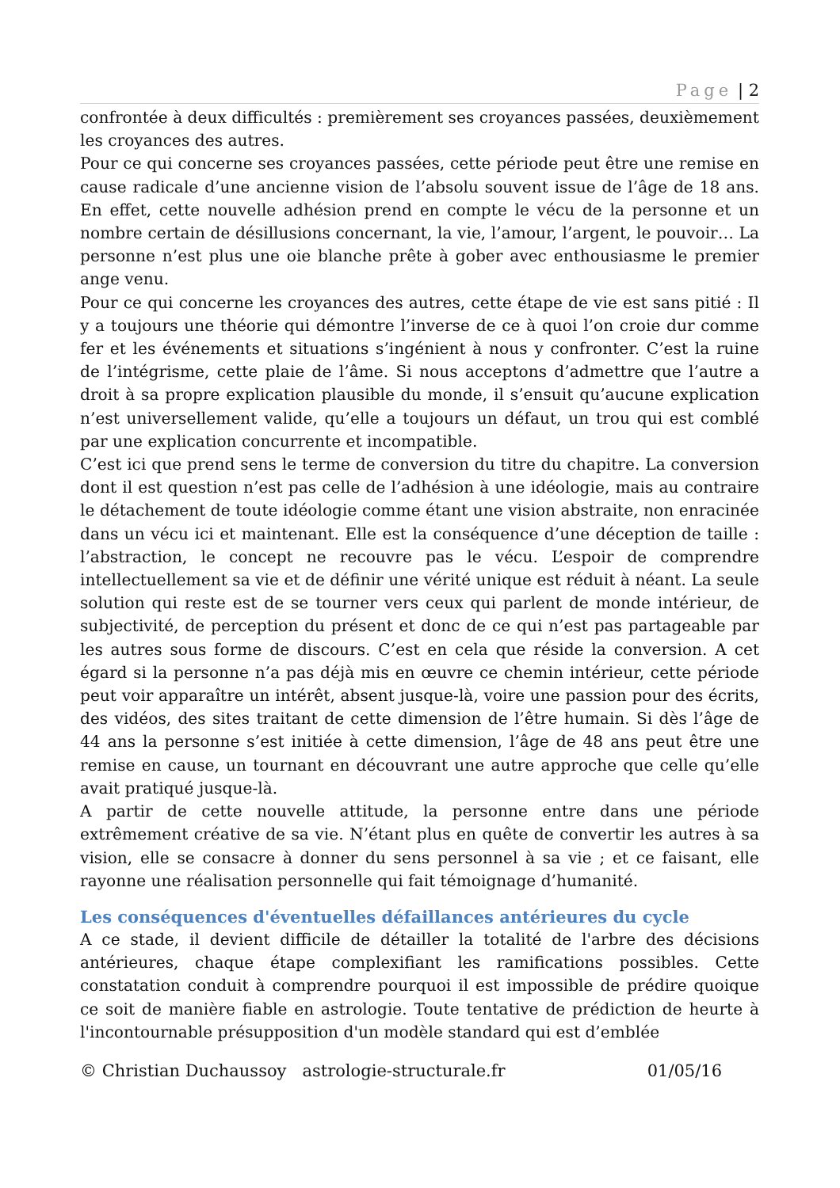Page | 2
confrontée à deux difficultés : premièrement ses croyances passées, deuxièmement les croyances des autres.
Pour ce qui concerne ses croyances passées, cette période peut être une remise en cause radicale d’une ancienne vision de l’absolu souvent issue de l’âge de 18 ans. En effet, cette nouvelle adhésion prend en compte le vécu de la personne et un nombre certain de désillusions concernant, la vie, l’amour, l’argent, le pouvoir… La personne n’est plus une oie blanche prête à gober avec enthousiasme le premier ange venu.
Pour ce qui concerne les croyances des autres, cette étape de vie est sans pitié : Il y a toujours une théorie qui démontre l’inverse de ce à quoi l’on croie dur comme fer et les événements et situations s’ingénient à nous y confronter. C’est la ruine de l’intégrisme, cette plaie de l’âme. Si nous acceptons d’admettre que l’autre a droit à sa propre explication plausible du monde, il s’ensuit qu’aucune explication n’est universellement valide, qu’elle a toujours un défaut, un trou qui est comblé par une explication concurrente et incompatible.
C’est ici que prend sens le terme de conversion du titre du chapitre. La conversion dont il est question n’est pas celle de l’adhésion à une idéologie, mais au contraire le détachement de toute idéologie comme étant une vision abstraite, non enracinée dans un vécu ici et maintenant. Elle est la conséquence d’une déception de taille : l’abstraction, le concept ne recouvre pas le vécu. L’espoir de comprendre intellectuellement sa vie et de définir une vérité unique est réduit à néant. La seule solution qui reste est de se tourner vers ceux qui parlent de monde intérieur, de subjectivité, de perception du présent et donc de ce qui n’est pas partageable par les autres sous forme de discours. C’est en cela que réside la conversion. A cet égard si la personne n’a pas déjà mis en œuvre ce chemin intérieur, cette période peut voir apparaître un intérêt, absent jusque-là, voire une passion pour des écrits, des vidéos, des sites traitant de cette dimension de l’être humain. Si dès l’âge de 44 ans la personne s’est initiée à cette dimension, l’âge de 48 ans peut être une remise en cause, un tournant en découvrant une autre approche que celle qu’elle avait pratiqué jusque-là.
A partir de cette nouvelle attitude, la personne entre dans une période extrêmement créative de sa vie. N’étant plus en quête de convertir les autres à sa vision, elle se consacre à donner du sens personnel à sa vie ; et ce faisant, elle rayonne une réalisation personnelle qui fait témoignage d’humanité.
Les conséquences d'éventuelles défaillances antérieures du cycle
A ce stade, il devient difficile de détailler la totalité de l'arbre des décisions antérieures, chaque étape complexifiant les ramifications possibles. Cette constatation conduit à comprendre pourquoi il est impossible de prédire quoique ce soit de manière fiable en astrologie. Toute tentative de prédiction de heurte à l'incontournable présupposition d'un modèle standard qui est d’emblée
© Christian Duchaussoy astrologie-structurale.fr 01/05/16